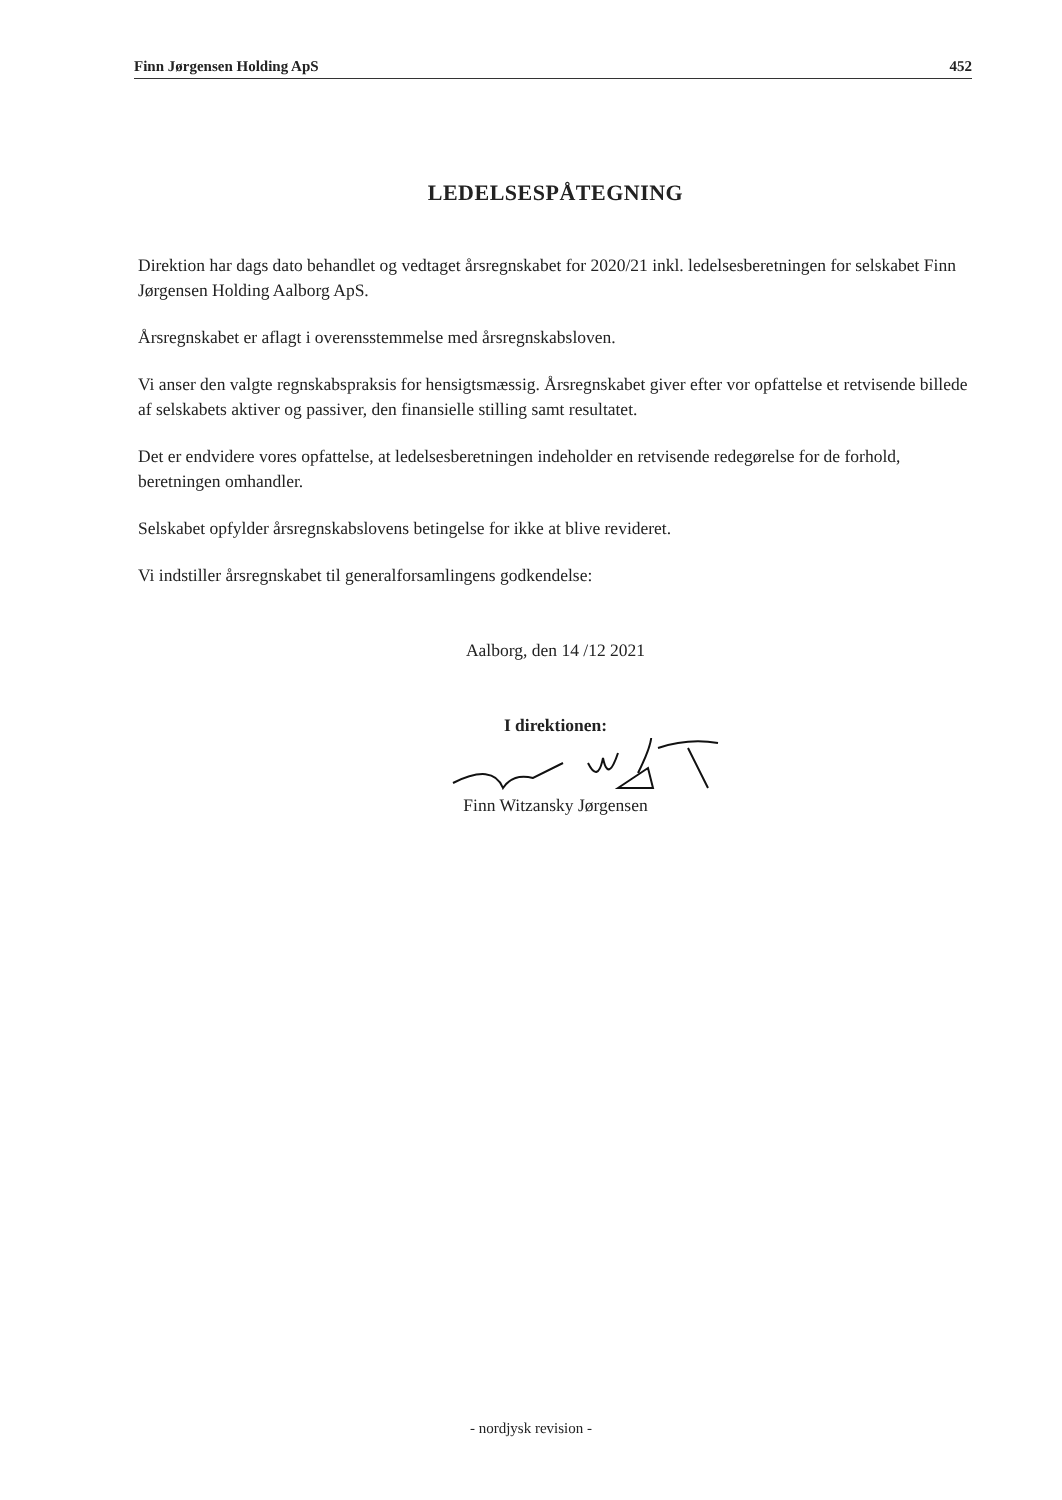Finn Jørgensen Holding ApS 452
LEDELSESPÅTEGNING
Direktion har dags dato behandlet og vedtaget årsregnskabet for 2020/21 inkl. ledelsesberetningen for selskabet Finn Jørgensen Holding Aalborg ApS.
Årsregnskabet er aflagt i overensstemmelse med årsregnskabsloven.
Vi anser den valgte regnskabspraksis for hensigtsmæssig. Årsregnskabet giver efter vor opfattelse et retvisende billede af selskabets aktiver og passiver, den finansielle stilling samt resultatet.
Det er endvidere vores opfattelse, at ledelsesberetningen indeholder en retvisende redegørelse for de forhold, beretningen omhandler.
Selskabet opfylder årsregnskabslovens betingelse for ikke at blive revideret.
Vi indstiller årsregnskabet til generalforsamlingens godkendelse:
Aalborg, den 14 /12 2021
I direktionen:
Finn Witzansky Jørgensen
- nordjysk revision -